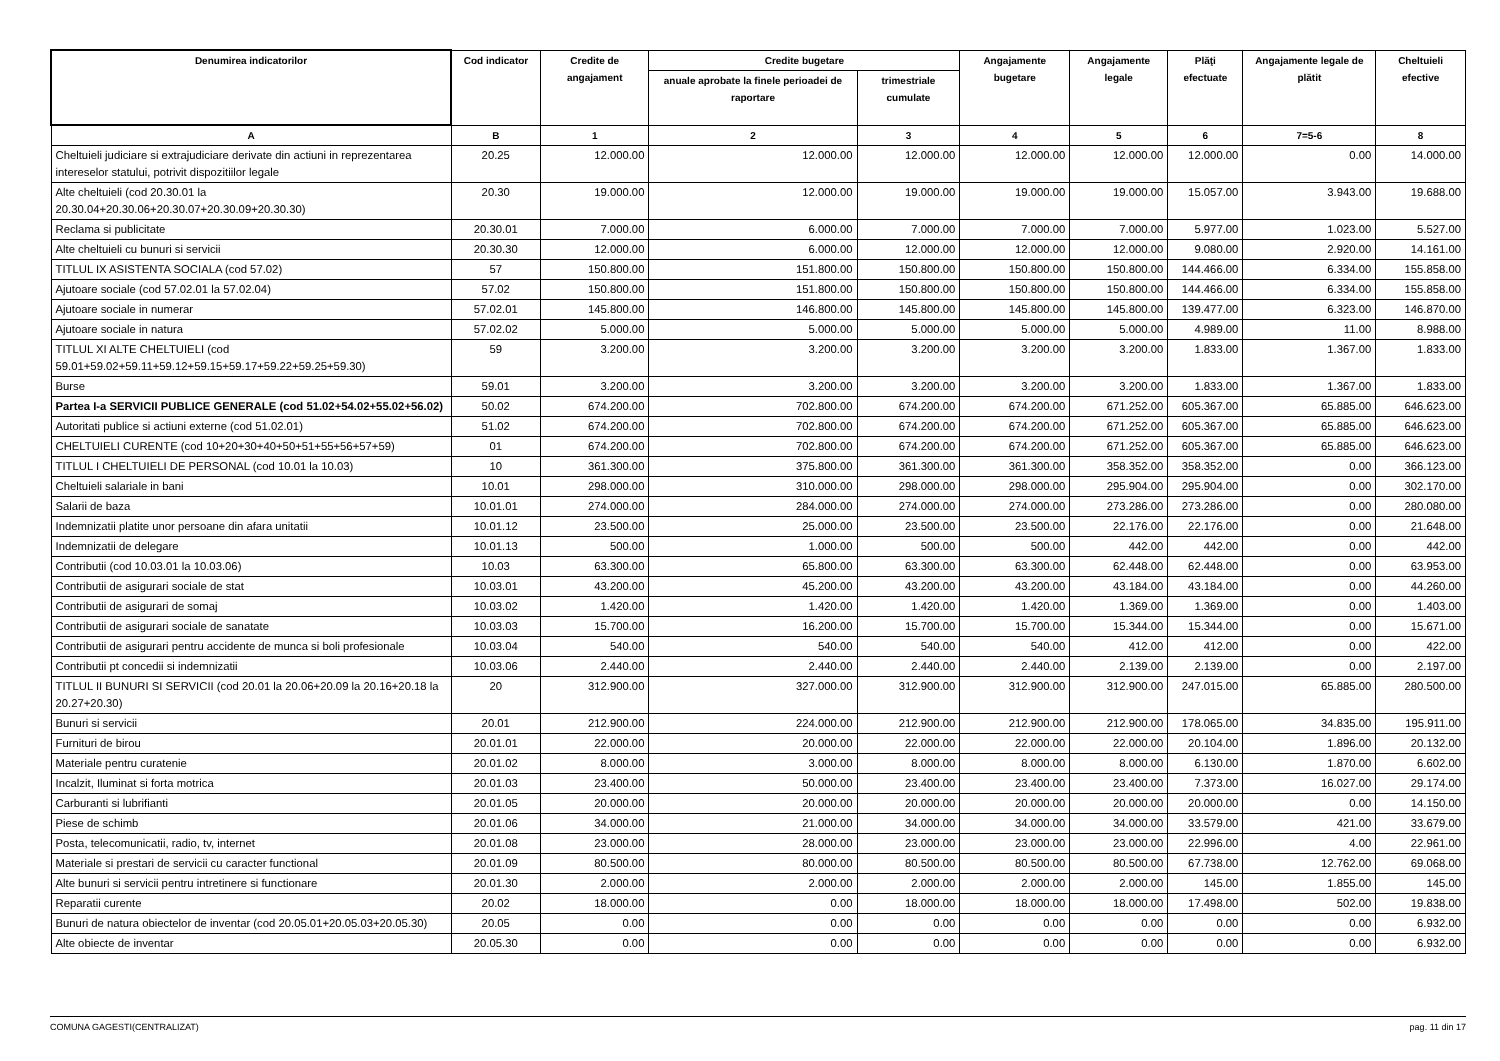| Denumirea indicatorilor | Cod indicator | Credite de angajament | Credite bugetare | | Angajamente bugetare | Angajamente legale | Plăţi efectuate | Angajamente legale de plătit | Cheltuieli efective |
| --- | --- | --- | --- | --- | --- | --- | --- | --- | --- |
| | | | anuale aprobate la finele perioadei de raportare | trimestriale cumulate | | | | | |
| A | B | 1 | 2 | 3 | 4 | 5 | 6 | 7=5-6 | 8 |
| Cheltuieli judiciare si extrajudiciare derivate din actiuni in reprezentarea intereselor statului, potrivit dispozitiilor legale | 20.25 | 12.000.00 | 12.000.00 | 12.000.00 | 12.000.00 | 12.000.00 | 12.000.00 | 0.00 | 14.000.00 |
| Alte cheltuieli (cod 20.30.01 la 20.30.04+20.30.06+20.30.07+20.30.09+20.30.30) | 20.30 | 19.000.00 | 12.000.00 | 19.000.00 | 19.000.00 | 19.000.00 | 15.057.00 | 3.943.00 | 19.688.00 |
| Reclama si publicitate | 20.30.01 | 7.000.00 | 6.000.00 | 7.000.00 | 7.000.00 | 7.000.00 | 5.977.00 | 1.023.00 | 5.527.00 |
| Alte cheltuieli cu bunuri si servicii | 20.30.30 | 12.000.00 | 6.000.00 | 12.000.00 | 12.000.00 | 12.000.00 | 9.080.00 | 2.920.00 | 14.161.00 |
| TITLUL IX ASISTENTA SOCIALA (cod 57.02) | 57 | 150.800.00 | 151.800.00 | 150.800.00 | 150.800.00 | 150.800.00 | 144.466.00 | 6.334.00 | 155.858.00 |
| Ajutoare sociale (cod 57.02.01 la 57.02.04) | 57.02 | 150.800.00 | 151.800.00 | 150.800.00 | 150.800.00 | 150.800.00 | 144.466.00 | 6.334.00 | 155.858.00 |
| Ajutoare sociale in numerar | 57.02.01 | 145.800.00 | 146.800.00 | 145.800.00 | 145.800.00 | 145.800.00 | 139.477.00 | 6.323.00 | 146.870.00 |
| Ajutoare sociale in natura | 57.02.02 | 5.000.00 | 5.000.00 | 5.000.00 | 5.000.00 | 5.000.00 | 4.989.00 | 11.00 | 8.988.00 |
| TITLUL XI ALTE CHELTUIELI (cod 59.01+59.02+59.11+59.12+59.15+59.17+59.22+59.25+59.30) | 59 | 3.200.00 | 3.200.00 | 3.200.00 | 3.200.00 | 3.200.00 | 1.833.00 | 1.367.00 | 1.833.00 |
| Burse | 59.01 | 3.200.00 | 3.200.00 | 3.200.00 | 3.200.00 | 3.200.00 | 1.833.00 | 1.367.00 | 1.833.00 |
| Partea I-a SERVICII PUBLICE GENERALE (cod 51.02+54.02+55.02+56.02) | 50.02 | 674.200.00 | 702.800.00 | 674.200.00 | 674.200.00 | 671.252.00 | 605.367.00 | 65.885.00 | 646.623.00 |
| Autoritati publice si actiuni externe (cod 51.02.01) | 51.02 | 674.200.00 | 702.800.00 | 674.200.00 | 674.200.00 | 671.252.00 | 605.367.00 | 65.885.00 | 646.623.00 |
| CHELTUIELI CURENTE (cod 10+20+30+40+50+51+55+56+57+59) | 01 | 674.200.00 | 702.800.00 | 674.200.00 | 674.200.00 | 671.252.00 | 605.367.00 | 65.885.00 | 646.623.00 |
| TITLUL I CHELTUIELI DE PERSONAL (cod 10.01 la 10.03) | 10 | 361.300.00 | 375.800.00 | 361.300.00 | 361.300.00 | 358.352.00 | 358.352.00 | 0.00 | 366.123.00 |
| Cheltuieli salariale in bani | 10.01 | 298.000.00 | 310.000.00 | 298.000.00 | 298.000.00 | 295.904.00 | 295.904.00 | 0.00 | 302.170.00 |
| Salarii de baza | 10.01.01 | 274.000.00 | 284.000.00 | 274.000.00 | 274.000.00 | 273.286.00 | 273.286.00 | 0.00 | 280.080.00 |
| Indemnizatii platite unor persoane din afara unitatii | 10.01.12 | 23.500.00 | 25.000.00 | 23.500.00 | 23.500.00 | 22.176.00 | 22.176.00 | 0.00 | 21.648.00 |
| Indemnizatii de delegare | 10.01.13 | 500.00 | 1.000.00 | 500.00 | 500.00 | 442.00 | 442.00 | 0.00 | 442.00 |
| Contributii (cod 10.03.01 la 10.03.06) | 10.03 | 63.300.00 | 65.800.00 | 63.300.00 | 63.300.00 | 62.448.00 | 62.448.00 | 0.00 | 63.953.00 |
| Contributii de asigurari sociale de stat | 10.03.01 | 43.200.00 | 45.200.00 | 43.200.00 | 43.200.00 | 43.184.00 | 43.184.00 | 0.00 | 44.260.00 |
| Contributii de asigurari de somaj | 10.03.02 | 1.420.00 | 1.420.00 | 1.420.00 | 1.420.00 | 1.369.00 | 1.369.00 | 0.00 | 1.403.00 |
| Contributii de asigurari sociale de sanatate | 10.03.03 | 15.700.00 | 16.200.00 | 15.700.00 | 15.700.00 | 15.344.00 | 15.344.00 | 0.00 | 15.671.00 |
| Contributii de asigurari pentru accidente de munca si boli profesionale | 10.03.04 | 540.00 | 540.00 | 540.00 | 540.00 | 412.00 | 412.00 | 0.00 | 422.00 |
| Contributii pt concedii si indemnizatii | 10.03.06 | 2.440.00 | 2.440.00 | 2.440.00 | 2.440.00 | 2.139.00 | 2.139.00 | 0.00 | 2.197.00 |
| TITLUL II BUNURI SI SERVICII (cod 20.01 la 20.06+20.09 la 20.16+20.18 la 20.27+20.30) | 20 | 312.900.00 | 327.000.00 | 312.900.00 | 312.900.00 | 312.900.00 | 247.015.00 | 65.885.00 | 280.500.00 |
| Bunuri si servicii | 20.01 | 212.900.00 | 224.000.00 | 212.900.00 | 212.900.00 | 212.900.00 | 178.065.00 | 34.835.00 | 195.911.00 |
| Furnituri de birou | 20.01.01 | 22.000.00 | 20.000.00 | 22.000.00 | 22.000.00 | 22.000.00 | 20.104.00 | 1.896.00 | 20.132.00 |
| Materiale pentru curatenie | 20.01.02 | 8.000.00 | 3.000.00 | 8.000.00 | 8.000.00 | 8.000.00 | 6.130.00 | 1.870.00 | 6.602.00 |
| Incalzit, Iluminat si forta motrica | 20.01.03 | 23.400.00 | 50.000.00 | 23.400.00 | 23.400.00 | 23.400.00 | 7.373.00 | 16.027.00 | 29.174.00 |
| Carburanti si lubrifianti | 20.01.05 | 20.000.00 | 20.000.00 | 20.000.00 | 20.000.00 | 20.000.00 | 20.000.00 | 0.00 | 14.150.00 |
| Piese de schimb | 20.01.06 | 34.000.00 | 21.000.00 | 34.000.00 | 34.000.00 | 34.000.00 | 33.579.00 | 421.00 | 33.679.00 |
| Posta, telecomunicatii, radio, tv, internet | 20.01.08 | 23.000.00 | 28.000.00 | 23.000.00 | 23.000.00 | 23.000.00 | 22.996.00 | 4.00 | 22.961.00 |
| Materiale si prestari de servicii cu caracter functional | 20.01.09 | 80.500.00 | 80.000.00 | 80.500.00 | 80.500.00 | 80.500.00 | 67.738.00 | 12.762.00 | 69.068.00 |
| Alte bunuri si servicii pentru intretinere si functionare | 20.01.30 | 2.000.00 | 2.000.00 | 2.000.00 | 2.000.00 | 2.000.00 | 145.00 | 1.855.00 | 145.00 |
| Reparatii curente | 20.02 | 18.000.00 | 0.00 | 18.000.00 | 18.000.00 | 18.000.00 | 17.498.00 | 502.00 | 19.838.00 |
| Bunuri de natura obiectelor de inventar (cod 20.05.01+20.05.03+20.05.30) | 20.05 | 0.00 | 0.00 | 0.00 | 0.00 | 0.00 | 0.00 | 0.00 | 6.932.00 |
| Alte obiecte de inventar | 20.05.30 | 0.00 | 0.00 | 0.00 | 0.00 | 0.00 | 0.00 | 0.00 | 6.932.00 |
COMUNA GAGESTI(CENTRALIZAT) pag. 11 din 17